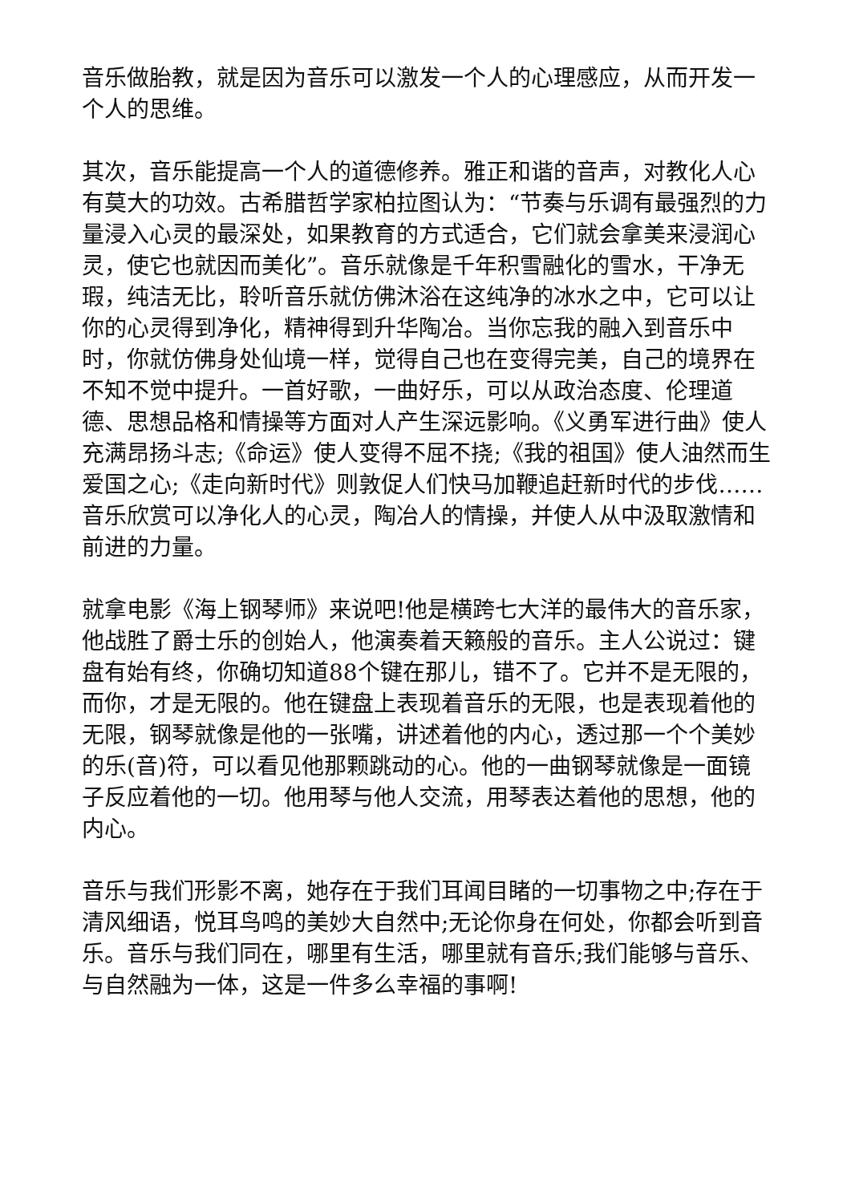音乐做胎教，就是因为音乐可以激发一个人的心理感应，从而开发一个人的思维。
其次，音乐能提高一个人的道德修养。雅正和谐的音声，对教化人心有莫大的功效。古希腊哲学家柏拉图认为：“节奏与乐调有最强烈的力量浸入心灵的最深处，如果教育的方式适合，它们就会拿美来浸润心灵，使它也就因而美化”。音乐就像是千年积雪融化的雪水，干净无瑕，纯洁无比，聆听音乐就仿佛沐浴在这纯净的冰水之中，它可以让你的心灵得到净化，精神得到升华陶冶。当你忘我的融入到音乐中时，你就仿佛身处仙境一样，觉得自己也在变得完美，自己的境界在不知不觉中提升。一首好歌，一曲好乐，可以从政治态度、伦理道德、思想品格和情操等方面对人产生深远影响。《义勇军进行曲》使人充满昂扬斗志;《命运》使人变得不屈不挠;《我的祖国》使人油然而生爱国之心;《走向新时代》则敦促人们快马加鞭追赶新时代的步伐……音乐欣赏可以净化人的心灵，陶冶人的情操，并使人从中汲取激情和前进的力量。
就拿电影《海上钢琴师》来说吧!他是横跨七大洋的最伟大的音乐家，他战胜了爵士乐的创始人，他演奏着天籁般的音乐。主人公说过：键盘有始有终，你确切知道88个键在那儿，错不了。它并不是无限的，而你，才是无限的。他在键盘上表现着音乐的无限，也是表现着他的无限，钢琴就像是他的一张嘴，讲述着他的内心，透过那一个个美妙的乐(音)符，可以看见他那颗跳动的心。他的一曲钢琴就像是一面镜子反应着他的一切。他用琴与他人交流，用琴表达着他的思想，他的内心。
音乐与我们形影不离，她存在于我们耳闻目睹的一切事物之中;存在于清风细语，悦耳鸟鸣的美妙大自然中;无论你身在何处，你都会听到音乐。音乐与我们同在，哪里有生活，哪里就有音乐;我们能够与音乐、与自然融为一体，这是一件多么幸福的事啊!